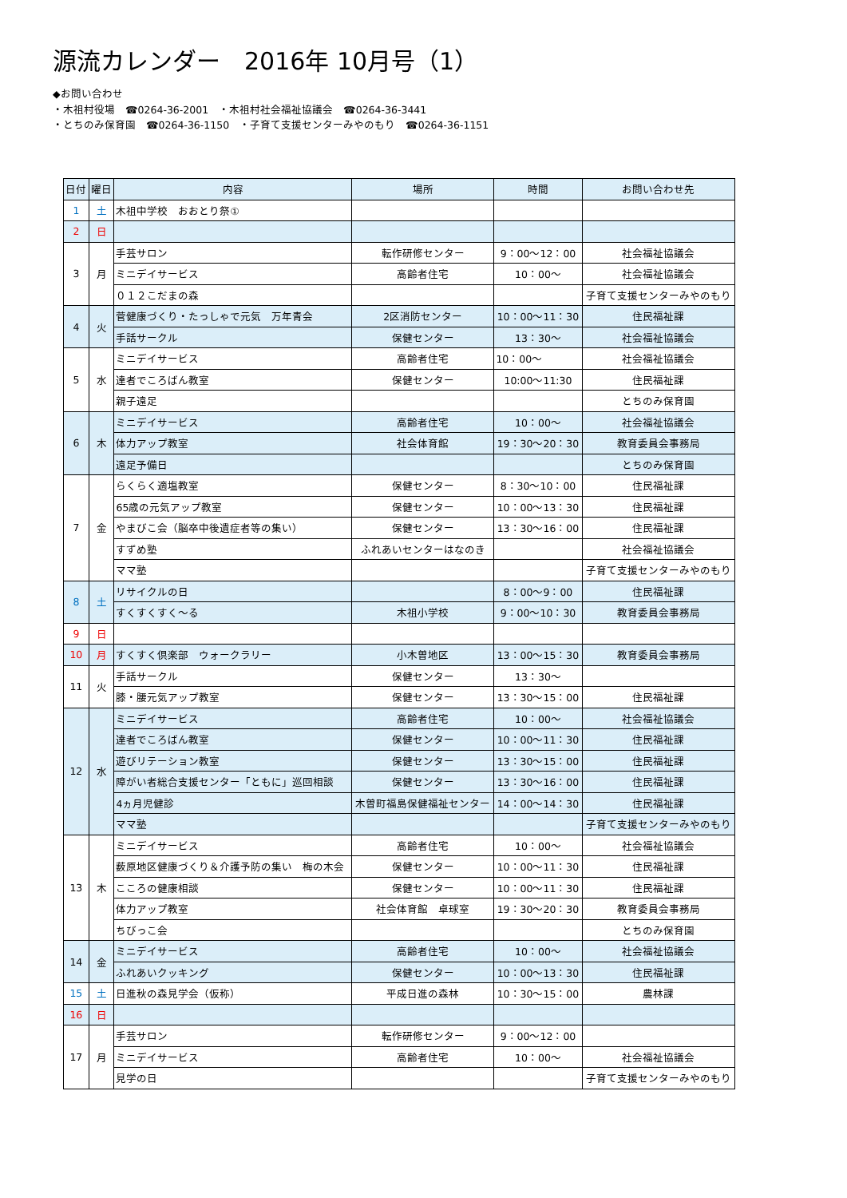源流カレンダー　2016年 10月号（1）
◆お問い合わせ
・木祖村役場　☎0264-36-2001　・木祖村社会福祉協議会　☎0264-36-3441
・とちのみ保育園　☎0264-36-1150　・子育て支援センターみやのもり　☎0264-36-1151
| 日付 | 曜日 | 内容 | 場所 | 時間 | お問い合わせ先 |
| --- | --- | --- | --- | --- | --- |
| 1 | 土 | 木祖中学校 おおとり祭① | | | |
| 2 | 日 | | | | |
| 3 | 月 | 手芸サロン | 転作研修センター | 9：00〜12：00 | 社会福祉協議会 |
| | | ミニデイサービス | 高齢者住宅 | 10：00〜 | 社会福祉協議会 |
| | | ０１２こだまの森 | | | 子育て支援センターみやのもり |
| 4 | 火 | 菅健康づくり・たっしゃで元気 万年青会 | 2区消防センター | 10：00〜11：30 | 住民福祉課 |
| | | 手話サークル | 保健センター | 13：30〜 | 社会福祉協議会 |
| 5 | 水 | ミニデイサービス | 高齢者住宅 | 10：00〜 | 社会福祉協議会 |
| | | 達者でころばん教室 | 保健センター | 10:00〜11:30 | 住民福祉課 |
| | | 親子遠足 | | | とちのみ保育園 |
| 6 | 木 | ミニデイサービス | 高齢者住宅 | 10：00〜 | 社会福祉協議会 |
| | | 体力アップ教室 | 社会体育館 | 19：30〜20：30 | 教育委員会事務局 |
| | | 遠足予備日 | | | とちのみ保育園 |
| 7 | 金 | らくらく適塩教室 | 保健センター | 8：30〜10：00 | 住民福祉課 |
| | | 65歳の元気アップ教室 | 保健センター | 10：00〜13：30 | 住民福祉課 |
| | | やまびこ会（脳卒中後遺症者等の集い） | 保健センター | 13：30〜16：00 | 住民福祉課 |
| | | すずめ塾 | ふれあいセンターはなのき | | 社会福祉協議会 |
| | | ママ塾 | | | 子育て支援センターみやのもり |
| 8 | 土 | リサイクルの日 | | 8：00〜9：00 | 住民福祉課 |
| | | すくすくすく〜る | 木祖小学校 | 9：00〜10：30 | 教育委員会事務局 |
| 9 | 日 | | | | |
| 10 | 月 | すくすく倶楽部 ウォークラリー | 小木曽地区 | 13：00〜15：30 | 教育委員会事務局 |
| 11 | 火 | 手話サークル | 保健センター | 13：30〜 | |
| | | 膝・腰元気アップ教室 | 保健センター | 13：30〜15：00 | 住民福祉課 |
| 12 | 水 | ミニデイサービス | 高齢者住宅 | 10：00〜 | 社会福祉協議会 |
| | | 達者でころばん教室 | 保健センター | 10：00〜11：30 | 住民福祉課 |
| | | 遊びリテーション教室 | 保健センター | 13：30〜15：00 | 住民福祉課 |
| | | 障がい者総合支援センター「ともに」巡回相談 | 保健センター | 13：30〜16：00 | 住民福祉課 |
| | | 4ヵ月児健診 | 木曽町福島保健福祉センター | 14：00〜14：30 | 住民福祉課 |
| | | ママ塾 | | | 子育て支援センターみやのもり |
| 13 | 木 | ミニデイサービス | 高齢者住宅 | 10：00〜 | 社会福祉協議会 |
| | | 薮原地区健康づくり＆介護予防の集い 梅の木会 | 保健センター | 10：00〜11：30 | 住民福祉課 |
| | | こころの健康相談 | 保健センター | 10：00〜11：30 | 住民福祉課 |
| | | 体力アップ教室 | 社会体育館 卓球室 | 19：30〜20：30 | 教育委員会事務局 |
| | | ちびっこ会 | | | とちのみ保育園 |
| 14 | 金 | ミニデイサービス | 高齢者住宅 | 10：00〜 | 社会福祉協議会 |
| | | ふれあいクッキング | 保健センター | 10：00〜13：30 | 住民福祉課 |
| 15 | 土 | 日進秋の森見学会（仮称） | 平成日進の森林 | 10：30〜15：00 | 農林課 |
| 16 | 日 | | | | |
| 17 | 月 | 手芸サロン | 転作研修センター | 9：00〜12：00 | |
| | | ミニデイサービス | 高齢者住宅 | 10：00〜 | 社会福祉協議会 |
| | | 見学の日 | | | 子育て支援センターみやのもり |